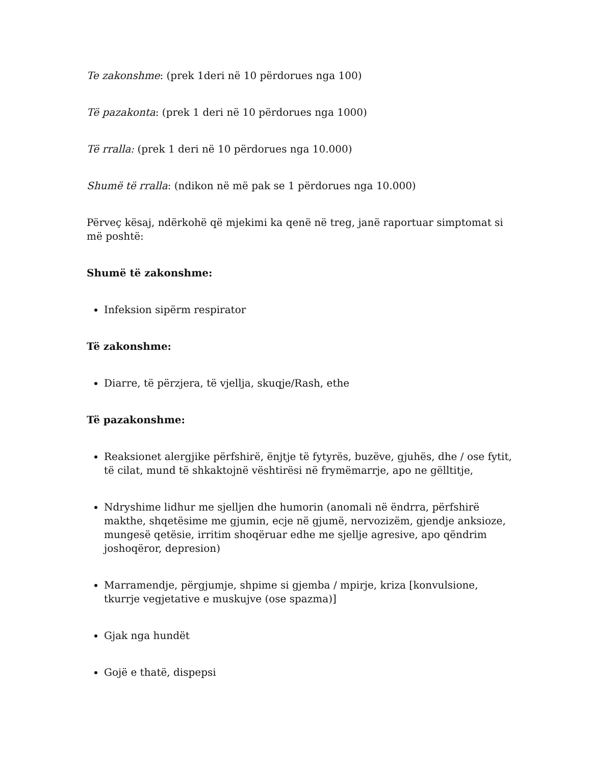Te zakonshme: (prek 1deri në 10 përdorues nga 100)
Të pazakonta: (prek 1 deri në 10 përdorues nga 1000)
Të rralla: (prek 1 deri në 10 përdorues nga 10.000)
Shumë të rralla: (ndikon në më pak se 1 përdorues nga 10.000)
Përveç kësaj, ndërkohë që mjekimi ka qenë në treg, janë raportuar simptomat si më poshtë:
Shumë të zakonshme:
Infeksion sipërm respirator
Të zakonshme:
Diarre, të përzjera, të vjellja, skuqje/Rash, ethe
Të pazakonshme:
Reaksionet alergjike përfshirë, ënjtje të fytyrës, buzëve, gjuhës, dhe / ose fytit, të cilat, mund të shkaktojnë vështirësi në frymëmarrje, apo ne gëlltitje,
Ndryshime lidhur me sjelljen dhe humorin (anomali në ëndrra, përfshirë makthe, shqetësime me gjumin, ecje në gjumë, nervozizëm, gjendje anksioze, mungesë qetësie, irritim shoqëruar edhe me sjellje agresive, apo qëndrim joshoqëror, depresion)
Marramendje, përgjumje, shpime si gjemba / mpirje, kriza [konvulsione, tkurrje vegjetative e muskujve (ose spazma)]
Gjak nga hundët
Gojë e thatë, dispepsi